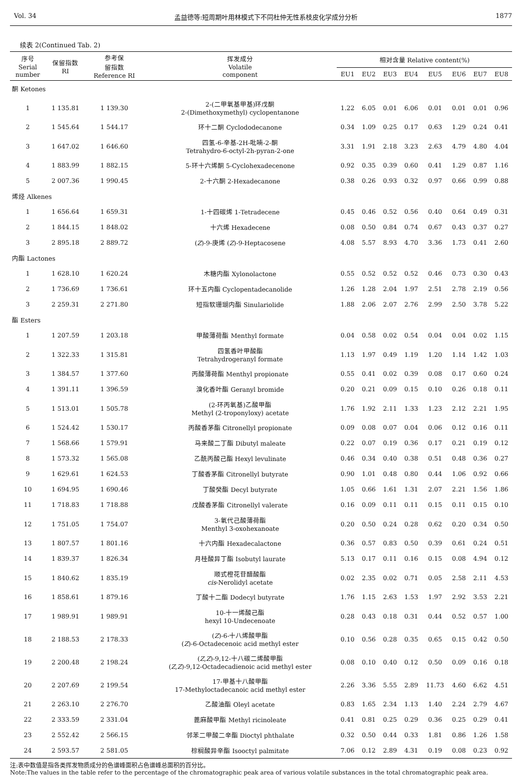Vol. 34 孟益德等:短周期叶用林模式下不同杜仲无性系枝皮化学成分分析 1877
续表 2(Continued Tab. 2)
| 序号 Serial number | 保留指数 RI | 参考保 留指数 Reference RI | 挥发成分 Volatile component | 相对含量 Relative content(%) | | | | | | | |
| --- | --- | --- | --- | --- | --- | --- | --- | --- | --- | --- | --- |
| | | | | EU1 | EU2 | EU3 | EU4 | EU5 | EU6 | EU7 | EU8 |
| 酮 Ketones | | | | | | | | | | | |
| 1 | 1 135.81 | 1 139.30 | 2-(二甲氧基甲基)环戊酮 2-(Dimethoxymethyl) cyclopentanone | 1.22 | 6.05 | 0.01 | 6.06 | 0.01 | 0.01 | 0.01 | 0.96 |
| 2 | 1 545.64 | 1 544.17 | 环十二酮 Cyclododecanone | 0.34 | 1.09 | 0.25 | 0.17 | 0.63 | 1.29 | 0.24 | 0.41 |
| 3 | 1 647.02 | 1 646.60 | 四氢-6-辛基-2H-吡喃-2-酮 Tetrahydro-6-octyl-2h-pyran-2-one | 3.31 | 1.91 | 2.18 | 3.23 | 2.63 | 4.79 | 4.80 | 4.04 |
| 4 | 1 883.99 | 1 882.15 | 5-环十六烯酮 5-Cyclohexadecenone | 0.92 | 0.35 | 0.39 | 0.60 | 0.41 | 1.29 | 0.87 | 1.16 |
| 5 | 2 007.36 | 1 990.45 | 2-十六酮 2-Hexadecanone | 0.38 | 0.26 | 0.93 | 0.32 | 0.97 | 0.66 | 0.99 | 0.88 |
| 烯烃 Alkenes | | | | | | | | | | | |
| 1 | 1 656.64 | 1 659.31 | 1-十四碳烯 1-Tetradecene | 0.45 | 0.46 | 0.52 | 0.56 | 0.40 | 0.64 | 0.49 | 0.31 |
| 2 | 1 844.15 | 1 848.02 | 十六烯 Hexadecene | 0.08 | 0.50 | 0.84 | 0.74 | 0.67 | 0.43 | 0.37 | 0.27 |
| 3 | 2 895.18 | 2 889.72 | ( Z )-9-庚烯 ( Z )-9-Heptacosene | 4.08 | 5.57 | 8.93 | 4.70 | 3.36 | 1.73 | 0.41 | 2.60 |
| 内酯 Lactones | | | | | | | | | | | |
| 1 | 1 628.10 | 1 620.24 | 木糖内酯 Xylonolactone | 0.55 | 0.52 | 0.52 | 0.52 | 0.46 | 0.73 | 0.30 | 0.43 |
| 2 | 1 736.69 | 1 736.61 | 环十五内酯 Cyclopentadecanolide | 1.26 | 1.28 | 2.04 | 1.97 | 2.51 | 2.78 | 2.19 | 0.56 |
| 3 | 2 259.31 | 2 271.80 | 短指软珊瑚内酯 Sinulariolide | 1.88 | 2.06 | 2.07 | 2.76 | 2.99 | 2.50 | 3.78 | 5.22 |
| 酯 Esters | | | | | | | | | | | |
| 1 | 1 207.59 | 1 203.18 | 甲酸薄荷酯 Menthyl formate | 0.04 | 0.58 | 0.02 | 0.54 | 0.04 | 0.04 | 0.02 | 1.15 |
| 2 | 1 322.33 | 1 315.81 | 四氢香叶甲酸酯 Tetrahydrogeranyl formate | 1.13 | 1.97 | 0.49 | 1.19 | 1.20 | 1.14 | 1.42 | 1.03 |
| 3 | 1 384.57 | 1 377.60 | 丙酸薄荷酯 Menthyl propionate | 0.55 | 0.41 | 0.02 | 0.39 | 0.08 | 0.17 | 0.60 | 0.24 |
| 4 | 1 391.11 | 1 396.59 | 溴化香叶酯 Geranyl bromide | 0.20 | 0.21 | 0.09 | 0.15 | 0.10 | 0.26 | 0.18 | 0.11 |
| 5 | 1 513.01 | 1 505.78 | (2-环丙氧基)乙酸甲酯 Methyl (2-troponyloxy) acetate | 1.76 | 1.92 | 2.11 | 1.33 | 1.23 | 2.12 | 2.21 | 1.95 |
| 6 | 1 524.42 | 1 530.17 | 丙酸香茅酯 Citronellyl propionate | 0.09 | 0.08 | 0.07 | 0.04 | 0.06 | 0.12 | 0.16 | 0.11 |
| 7 | 1 568.66 | 1 579.91 | 马来酸二丁酯 Dibutyl maleate | 0.22 | 0.07 | 0.19 | 0.36 | 0.17 | 0.21 | 0.19 | 0.12 |
| 8 | 1 573.32 | 1 565.08 | 乙酰丙酸己酯 Hexyl levulinate | 0.46 | 0.34 | 0.40 | 0.38 | 0.51 | 0.48 | 0.36 | 0.27 |
| 9 | 1 629.61 | 1 624.53 | 丁酸香茅酯 Citronellyl butyrate | 0.90 | 1.01 | 0.48 | 0.80 | 0.44 | 1.06 | 0.92 | 0.66 |
| 10 | 1 694.95 | 1 690.46 | 丁酸癸酯 Decyl butyrate | 1.05 | 0.66 | 1.61 | 1.31 | 2.07 | 2.21 | 1.56 | 1.86 |
| 11 | 1 718.83 | 1 718.88 | 戊酸香茅酯 Citronellyl valerate | 0.16 | 0.09 | 0.11 | 0.11 | 0.15 | 0.11 | 0.15 | 0.10 |
| 12 | 1 751.05 | 1 754.07 | 3-氧代己酸薄荷酯 Menthyl 3-oxohexanoate | 0.20 | 0.50 | 0.24 | 0.28 | 0.62 | 0.20 | 0.34 | 0.50 |
| 13 | 1 807.57 | 1 801.16 | 十六内酯 Hexadecalactone | 0.36 | 0.57 | 0.83 | 0.50 | 0.39 | 0.61 | 0.24 | 0.51 |
| 14 | 1 839.37 | 1 826.34 | 月桂酸异丁酯 Isobutyl laurate | 5.13 | 0.17 | 0.11 | 0.16 | 0.15 | 0.08 | 4.94 | 0.12 |
| 15 | 1 840.62 | 1 835.19 | 顺式橙花苷醋酸酯 cis -Nerolidyl acetate | 0.02 | 2.35 | 0.02 | 0.71 | 0.05 | 2.58 | 2.11 | 4.53 |
| 16 | 1 858.61 | 1 879.16 | 丁酸十二酯 Dodecyl butyrate | 1.76 | 1.15 | 2.63 | 1.53 | 1.97 | 2.92 | 3.53 | 2.21 |
| 17 | 1 989.91 | 1 989.91 | 10-十一烯酸己酯 hexyl 10-Undecenoate | 0.28 | 0.43 | 0.18 | 0.31 | 0.44 | 0.52 | 0.57 | 1.00 |
| 18 | 2 188.53 | 2 178.33 | ( Z )-6-十八烯酸甲酯 ( Z )-6-Octadecenoic acid methyl ester | 0.10 | 0.56 | 0.28 | 0.35 | 0.65 | 0.15 | 0.42 | 0.50 |
| 19 | 2 200.48 | 2 198.24 | ( Z,Z )-9,12-十八碳二烯酸甲酯 ( Z,Z )-9,12-Octadecadienoic acid methyl ester | 0.08 | 0.10 | 0.40 | 0.12 | 0.50 | 0.09 | 0.16 | 0.18 |
| 20 | 2 207.69 | 2 199.54 | 17-甲基十八酸甲酯 17-Methyloctadecanoic acid methyl ester | 2.26 | 3.36 | 5.55 | 2.89 | 11.73 | 4.60 | 6.62 | 4.51 |
| 21 | 2 263.10 | 2 276.70 | 乙酸油酯 Oleyl acetate | 0.83 | 1.65 | 2.34 | 1.13 | 1.40 | 2.24 | 2.79 | 4.67 |
| 22 | 2 333.59 | 2 331.04 | 蓖麻酸甲酯 Methyl ricinoleate | 0.41 | 0.81 | 0.25 | 0.29 | 0.36 | 0.25 | 0.29 | 0.41 |
| 23 | 2 552.42 | 2 566.15 | 邻苯二甲酸二辛酯 Dioctyl phthalate | 0.32 | 0.50 | 0.44 | 0.33 | 1.81 | 0.86 | 1.26 | 1.58 |
| 24 | 2 593.57 | 2 581.05 | 棕榈酸异辛酯 Isooctyl palmitate | 7.06 | 0.12 | 2.89 | 4.31 | 0.19 | 0.08 | 0.23 | 0.92 |
注:表中数值是指各类挥发物质成分的色谱峰面积占色谱峰总面积的百分比。
Note:The values in the table refer to the percentage of the chromatographic peak area of various volatile substances in the total chromatographic peak area.